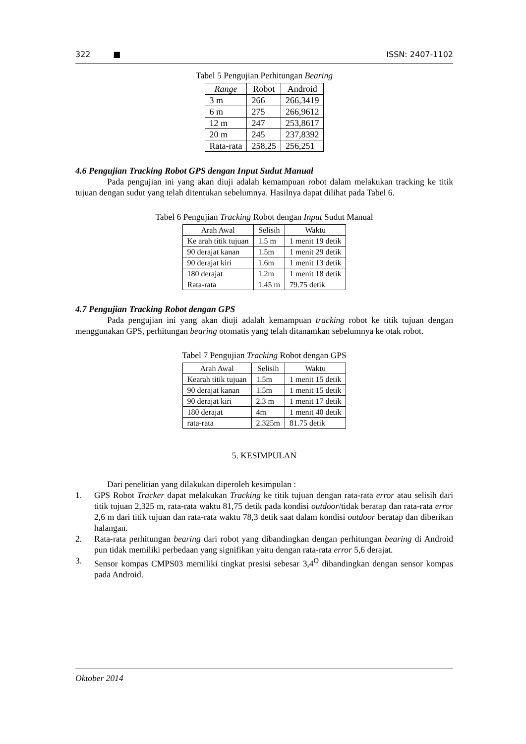322 ■ ISSN: 2407-1102
Tabel 5 Pengujian Perhitungan Bearing
| Range | Robot | Android |
| --- | --- | --- |
| 3 m | 266 | 266,3419 |
| 6 m | 275 | 266,9612 |
| 12 m | 247 | 253,8617 |
| 20 m | 245 | 237,8392 |
| Rata-rata | 258,25 | 256,251 |
4.6 Pengujian Tracking Robot GPS dengan Input Sudut Manual
Pada pengujian ini yang akan diuji adalah kemampuan robot dalam melakukan tracking ke titik tujuan dengan sudut yang telah ditentukan sebelumnya. Hasilnya dapat dilihat pada Tabel 6.
Tabel 6 Pengujian Tracking Robot dengan Input Sudut Manual
| Arah Awal | Selisih | Waktu |
| --- | --- | --- |
| Ke arah titik tujuan | 1.5 m | 1 menit 19 detik |
| 90 derajat kanan | 1.5m | 1 menit 29 detik |
| 90 derajat kiri | 1.6m | 1 menit 13 detik |
| 180 derajat | 1.2m | 1 menit 18 detik |
| Rata-rata | 1.45 m | 79.75 detik |
4.7 Pengujian Tracking Robot dengan GPS
Pada pengujian ini yang akan diuji adalah kemampuan tracking robot ke titik tujuan dengan menggunakan GPS, perhitungan bearing otomatis yang telah ditanamkan sebelumnya ke otak robot.
Tabel 7 Pengujian Tracking Robot dengan GPS
| Arah Awal | Selisih | Waktu |
| --- | --- | --- |
| Kearah titik tujuan | 1.5m | 1 menit 15 detik |
| 90 derajat kanan | 1.5m | 1 menit 15 detik |
| 90 derajat kiri | 2.3 m | 1 menit 17 detik |
| 180 derajat | 4m | 1 menit 40 detik |
| rata-rata | 2.325m | 81.75 detik |
5. KESIMPULAN
Dari penelitian yang dilakukan diperoleh kesimpulan :
1. GPS Robot Tracker dapat melakukan Tracking ke titik tujuan dengan rata-rata error atau selisih dari titik tujuan 2,325 m, rata-rata waktu 81,75 detik pada kondisi outdoor/tidak beratap dan rata-rata error 2,6 m dari titik tujuan dan rata-rata waktu 78,3 detik saat dalam kondisi outdoor beratap dan diberikan halangan.
2. Rata-rata perhitungan bearing dari robot yang dibandingkan dengan perhitungan bearing di Android pun tidak memiliki perbedaan yang signifikan yaitu dengan rata-rata error 5,6 derajat.
3. Sensor kompas CMPS03 memiliki tingkat presisi sebesar 3,4<sup>O</sup> dibandingkan dengan sensor kompas pada Android.
Oktober 2014